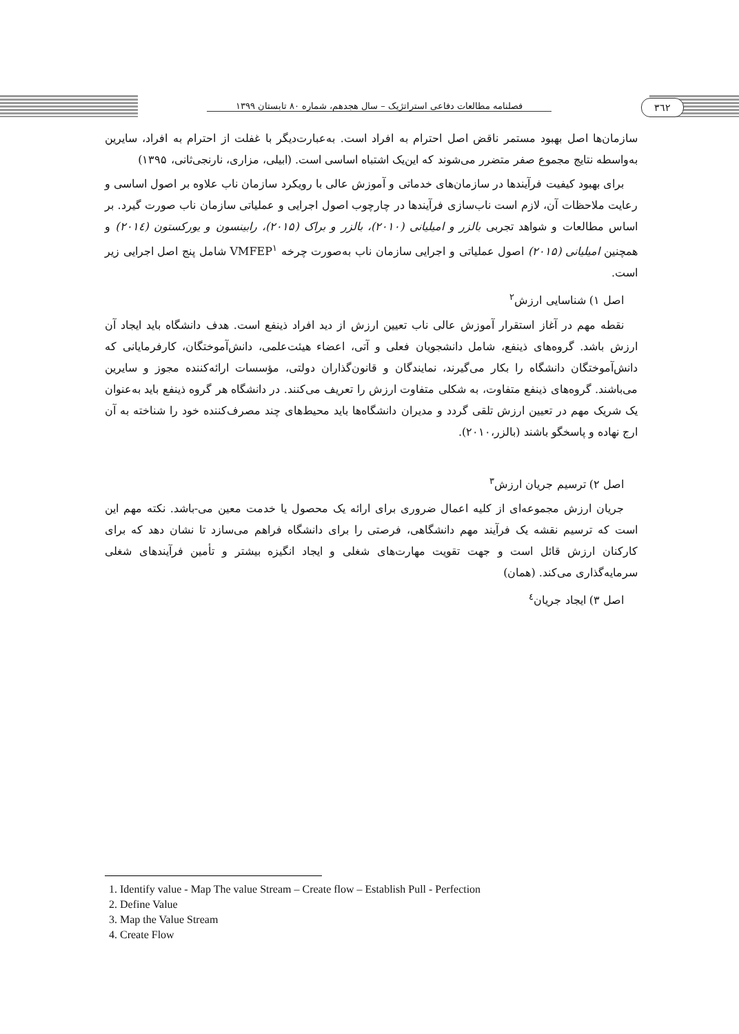فصلنامه مطالعات دفاعی استراتژیک – سال هجدهم، شماره ۸۰ تابستان ۱۳۹۹
۳٦۲
سازمان‌ها اصل بهبود مستمر ناقض اصل احترام به افراد است. به‌عبارت‌دیگر با غفلت از احترام به افراد، سایرین به‌واسطه نتایج مجموع صفر متضرر می‌شوند که این‌یک اشتباه اساسی است. (ابیلی، مزاری، نارنجی‌ثانی، ۱۳۹۵)
برای بهبود کیفیت فرآیندها در سازمان‌های خدماتی و آموزش عالی با رویکرد سازمان ناب علاوه بر اصول اساسی و رعایت ملاحظات آن، لازم است ناب‌سازی فرآیندها در چارچوب اصول اجرایی و عملیاتی سازمان ناب صورت گیرد. بر اساس مطالعات و شواهد تجربی بالزر و امیلیانی (۲۰۱۰)، بالزر و براک (۲۰۱۵)، رابینسون و یورکستون (۲۰۱٤) و همچنین امیلیانی (۲۰۱۵) اصول عملیاتی و اجرایی سازمان ناب به‌صورت چرخه VMFEP<sup>۱</sup> شامل پنج اصل اجرایی زیر است.
اصل ۱) شناسایی ارزش<sup>۲</sup>
نقطه مهم در آغاز استقرار آموزش عالی ناب تعیین ارزش از دید افراد ذینفع است. هدف دانشگاه باید ایجاد آن ارزش باشد. گروه‌های ذینفع، شامل دانشجویان فعلی و آتی، اعضاء هیئت‌علمی، دانش‌آموختگان، کارفرمایانی که دانش‌آموختگان دانشگاه را بکار می‌گیرند، نمایندگان و قانون‌گذاران دولتی، مؤسسات ارائه‌کننده مجوز و سایرین می‌باشند. گروه‌های ذینفع متفاوت، به شکلی متفاوت ارزش را تعریف می‌کنند. در دانشگاه هر گروه ذینفع باید به‌عنوان یک شریک مهم در تعیین ارزش تلقی گردد و مدیران دانشگاه‌ها باید محیط‌های چند مصرف‌کننده خود را شناخته به آن ارج نهاده و پاسخگو باشند (بالزر،۲۰۱۰).
اصل ۲) ترسیم جریان ارزش<sup>۳</sup>
جریان ارزش مجموعه‌ای از کلیه اعمال ضروری برای ارائه یک محصول یا خدمت معین می-باشد. نکته مهم این است که ترسیم نقشه یک فرآیند مهم دانشگاهی، فرصتی را برای دانشگاه فراهم می‌سازد تا نشان دهد که برای کارکنان ارزش قائل است و جهت تقویت مهارت‌های شغلی و ایجاد انگیزه بیشتر و تأمین فرآیندهای شغلی سرمایه‌گذاری می‌کند. (همان)
اصل ۳) ایجاد جریان<sup>٤</sup>
1. Identify value - Map The value Stream – Create flow – Establish Pull - Perfection
2. Define Value
3. Map the Value Stream
4. Create Flow